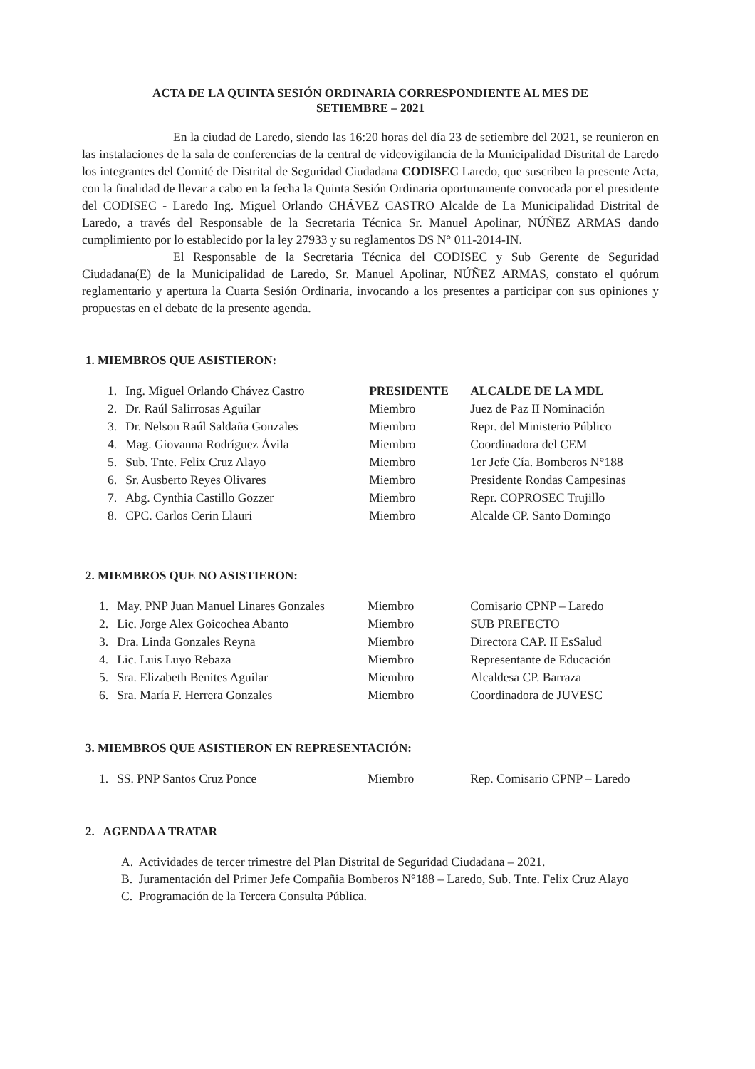ACTA DE LA QUINTA SESIÓN ORDINARIA CORRESPONDIENTE AL MES DE
SETIEMBRE – 2021
En la ciudad de Laredo, siendo las 16:20 horas del día 23 de setiembre del 2021, se reunieron en las instalaciones de la sala de conferencias de la central de videovigilancia de la Municipalidad Distrital de Laredo los integrantes del Comité de Distrital de Seguridad Ciudadana CODISEC Laredo, que suscriben la presente Acta, con la finalidad de llevar a cabo en la fecha la Quinta Sesión Ordinaria oportunamente convocada por el presidente del CODISEC - Laredo Ing. Miguel Orlando CHÁVEZ CASTRO Alcalde de La Municipalidad Distrital de Laredo, a través del Responsable de la Secretaria Técnica Sr. Manuel Apolinar, NÚÑEZ ARMAS dando cumplimiento por lo establecido por la ley 27933 y su reglamentos DS N° 011-2014-IN.
El Responsable de la Secretaria Técnica del CODISEC y Sub Gerente de Seguridad Ciudadana(E) de la Municipalidad de Laredo, Sr. Manuel Apolinar, NÚÑEZ ARMAS, constato el quórum reglamentario y apertura la Cuarta Sesión Ordinaria, invocando a los presentes a participar con sus opiniones y propuestas en el debate de la presente agenda.
1. MIEMBROS QUE ASISTIERON:
| 1. | Ing. Miguel Orlando Chávez Castro | PRESIDENTE | ALCALDE DE LA MDL |
| 2. | Dr. Raúl Salirrosas Aguilar | Miembro | Juez de Paz II Nominación |
| 3. | Dr. Nelson Raúl Saldaña Gonzales | Miembro | Repr. del Ministerio Público |
| 4. | Mag. Giovanna Rodríguez Ávila | Miembro | Coordinadora del CEM |
| 5. | Sub. Tnte. Felix Cruz Alayo | Miembro | 1er Jefe Cía. Bomberos N°188 |
| 6. | Sr. Ausberto Reyes Olivares | Miembro | Presidente Rondas Campesinas |
| 7. | Abg. Cynthia Castillo Gozzer | Miembro | Repr. COPROSEC Trujillo |
| 8. | CPC. Carlos Cerin Llauri | Miembro | Alcalde CP. Santo Domingo |
2. MIEMBROS QUE NO ASISTIERON:
| 1. | May. PNP Juan Manuel Linares Gonzales | Miembro | Comisario CPNP – Laredo |
| 2. | Lic. Jorge Alex Goicochea Abanto | Miembro | SUB PREFECTO |
| 3. | Dra. Linda Gonzales Reyna | Miembro | Directora CAP. II EsSalud |
| 4. | Lic. Luis Luyo Rebaza | Miembro | Representante de Educación |
| 5. | Sra. Elizabeth Benites Aguilar | Miembro | Alcaldesa CP. Barraza |
| 6. | Sra. María F. Herrera Gonzales | Miembro | Coordinadora de JUVESC |
3. MIEMBROS QUE ASISTIERON EN REPRESENTACIÓN:
| 1. | SS. PNP Santos Cruz Ponce | Miembro | Rep. Comisario CPNP – Laredo |
2. AGENDA A TRATAR
A. Actividades de tercer trimestre del Plan Distrital de Seguridad Ciudadana – 2021.
B. Juramentación del Primer Jefe Compañia Bomberos N°188 – Laredo, Sub. Tnte. Felix Cruz Alayo
C. Programación de la Tercera Consulta Pública.